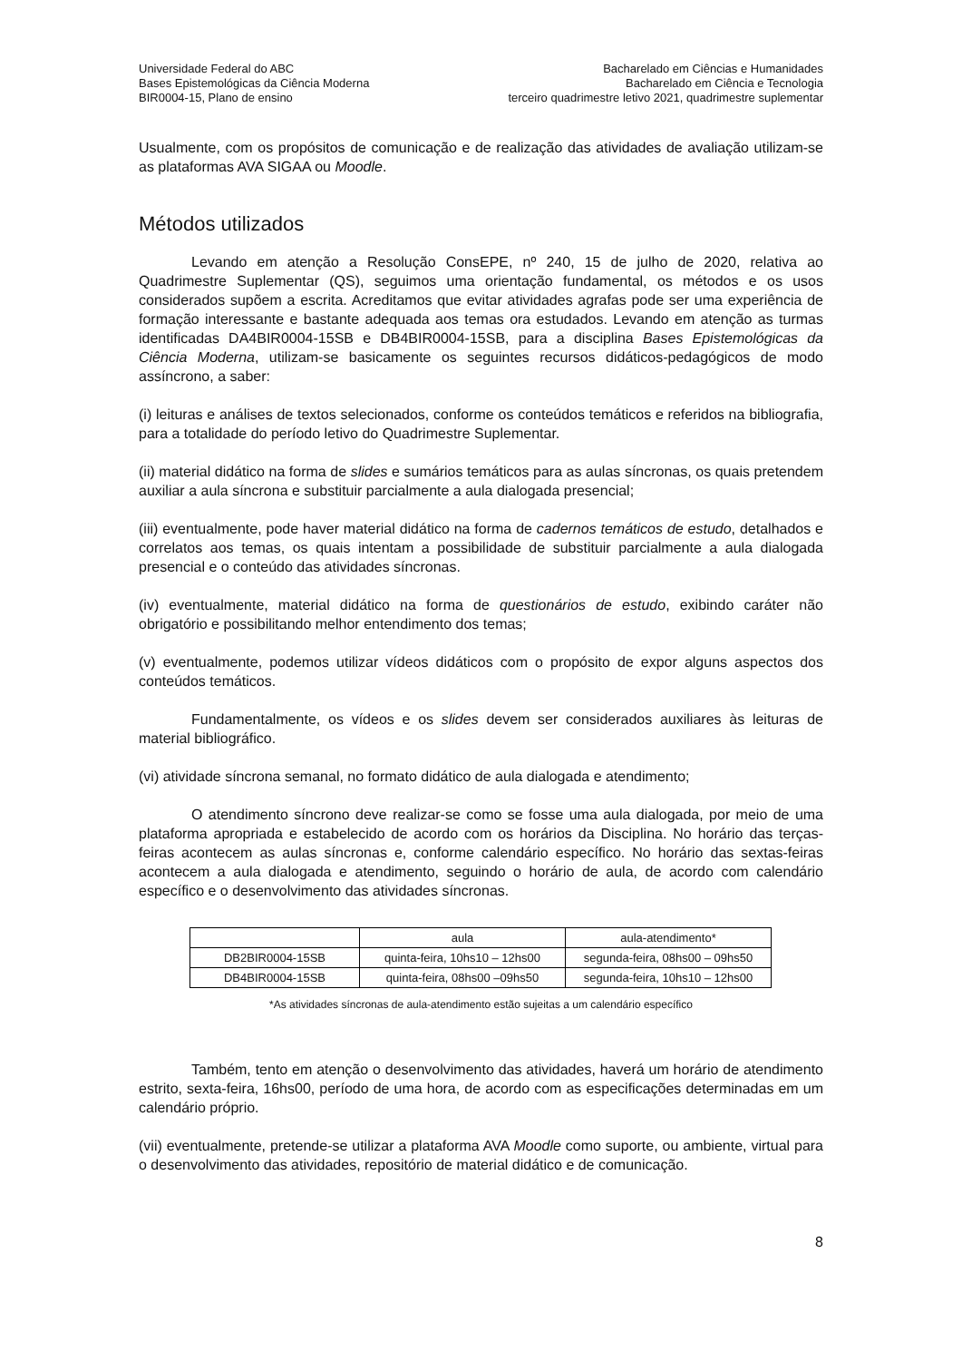Universidade Federal do ABC
Bases Epistemológicas da Ciência Moderna
BIR0004-15, Plano de ensino
Bacharelado em Ciências e Humanidades
Bacharelado em Ciência e Tecnologia
terceiro quadrimestre letivo 2021, quadrimestre suplementar
Usualmente, com os propósitos de comunicação e de realização das atividades de avaliação utilizam-se as plataformas AVA SIGAA ou Moodle.
Métodos utilizados
Levando em atenção a Resolução ConsEPE, nº 240, 15 de julho de 2020, relativa ao Quadrimestre Suplementar (QS), seguimos uma orientação fundamental, os métodos e os usos considerados supõem a escrita. Acreditamos que evitar atividades agrafas pode ser uma experiência de formação interessante e bastante adequada aos temas ora estudados. Levando em atenção as turmas identificadas DA4BIR0004-15SB e DB4BIR0004-15SB, para a disciplina Bases Epistemológicas da Ciência Moderna, utilizam-se basicamente os seguintes recursos didáticos-pedagógicos de modo assíncrono, a saber:
(i) leituras e análises de textos selecionados, conforme os conteúdos temáticos e referidos na bibliografia, para a totalidade do período letivo do Quadrimestre Suplementar.
(ii) material didático na forma de slides e sumários temáticos para as aulas síncronas, os quais pretendem auxiliar a aula síncrona e substituir parcialmente a aula dialogada presencial;
(iii) eventualmente, pode haver material didático na forma de cadernos temáticos de estudo, detalhados e correlatos aos temas, os quais intentam a possibilidade de substituir parcialmente a aula dialogada presencial e o conteúdo das atividades síncronas.
(iv) eventualmente, material didático na forma de questionários de estudo, exibindo caráter não obrigatório e possibilitando melhor entendimento dos temas;
(v) eventualmente, podemos utilizar vídeos didáticos com o propósito de expor alguns aspectos dos conteúdos temáticos.
Fundamentalmente, os vídeos e os slides devem ser considerados auxiliares às leituras de material bibliográfico.
(vi) atividade síncrona semanal, no formato didático de aula dialogada e atendimento;
O atendimento síncrono deve realizar-se como se fosse uma aula dialogada, por meio de uma plataforma apropriada e estabelecido de acordo com os horários da Disciplina. No horário das terças-feiras acontecem as aulas síncronas e, conforme calendário específico. No horário das sextas-feiras acontecem a aula dialogada e atendimento, seguindo o horário de aula, de acordo com calendário específico e o desenvolvimento das atividades síncronas.
| | aula | aula-atendimento* |
| --- | --- | --- |
| DB2BIR0004-15SB | quinta-feira, 10hs10 – 12hs00 | segunda-feira, 08hs00 – 09hs50 |
| DB4BIR0004-15SB | quinta-feira, 08hs00 –09hs50 | segunda-feira, 10hs10 – 12hs00 |
*As atividades síncronas de aula-atendimento estão sujeitas a um calendário específico
Também, tento em atenção o desenvolvimento das atividades, haverá um horário de atendimento estrito, sexta-feira, 16hs00, período de uma hora, de acordo com as especificações determinadas em um calendário próprio.
(vii) eventualmente, pretende-se utilizar a plataforma AVA Moodle como suporte, ou ambiente, virtual para o desenvolvimento das atividades, repositório de material didático e de comunicação.
8